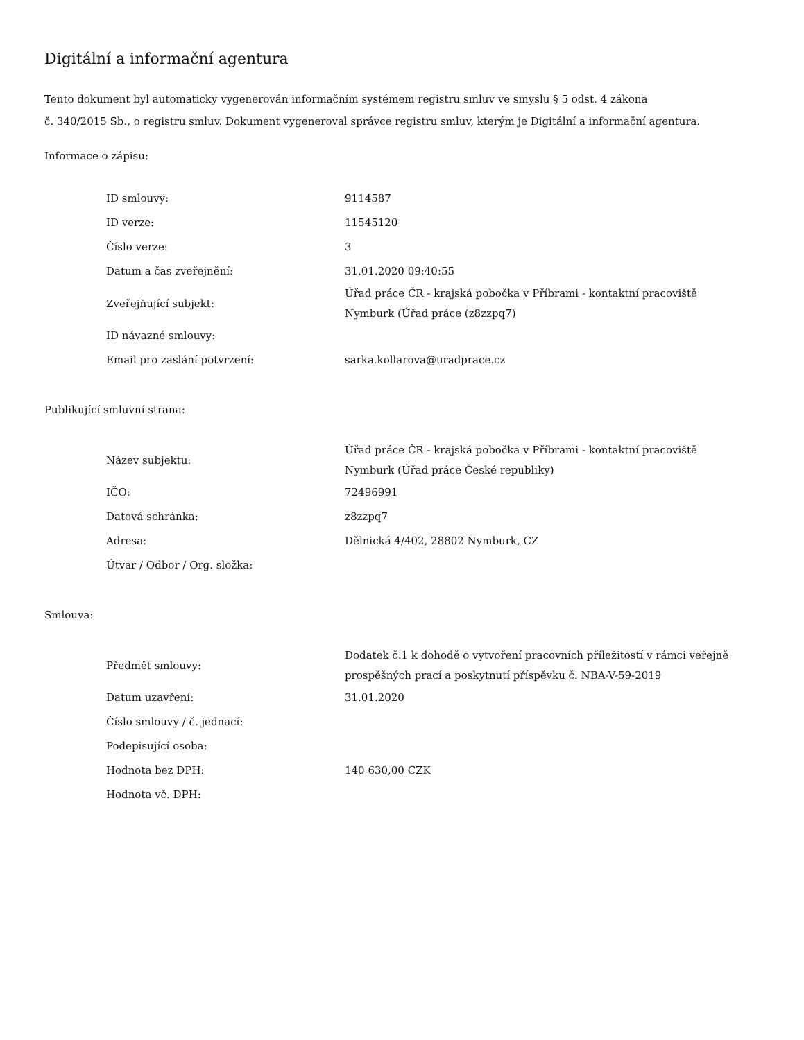Digitální a informační agentura
Tento dokument byl automaticky vygenerován informačním systémem registru smluv ve smyslu § 5 odst. 4 zákona
č. 340/2015 Sb., o registru smluv. Dokument vygeneroval správce registru smluv, kterým je Digitální a informační agentura.
Informace o zápisu:
| ID smlouvy: | 9114587 |
| ID verze: | 11545120 |
| Číslo verze: | 3 |
| Datum a čas zveřejnění: | 31.01.2020 09:40:55 |
| Zveřejňující subjekt: | Úřad práce ČR - krajská pobočka v Příbrami - kontaktní pracoviště Nymburk (Úřad práce (z8zzpq7) |
| ID návazné smlouvy: | |
| Email pro zaslání potvrzení: | sarka.kollarova@uradprace.cz |
Publikující smluvní strana:
| Název subjektu: | Úřad práce ČR - krajská pobočka v Příbrami - kontaktní pracoviště Nymburk (Úřad práce České republiky) |
| IČO: | 72496991 |
| Datová schránka: | z8zzpq7 |
| Adresa: | Dělnická 4/402, 28802 Nymburk, CZ |
| Útvar / Odbor / Org. složka: | |
Smlouva:
| Předmět smlouvy: | Dodatek č.1 k dohodě o vytvoření pracovních příležitostí v rámci veřejně prospěšných prací a poskytnutí příspěvku č. NBA-V-59-2019 |
| Datum uzavření: | 31.01.2020 |
| Číslo smlouvy / č. jednací: | |
| Podepisující osoba: | |
| Hodnota bez DPH: | 140 630,00 CZK |
| Hodnota vč. DPH: | |